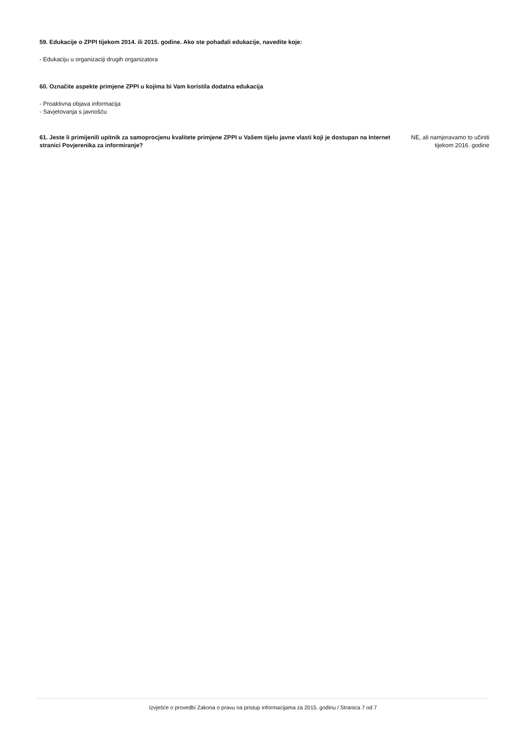59. Edukacije o ZPPI tijekom 2014. ili 2015. godine. Ako ste pohađali edukacije, navedite koje:
- Edukaciju u organizaciji drugih organizatora
60. Označite aspekte primjene ZPPI u kojima bi Vam koristila dodatna edukacija
- Proaktivna objava informacija
- Savjetovanja s javnošću
61. Jeste li primijenili upitnik za samoprocjenu kvalitete primjene ZPPI u Vašem tijelu javne vlasti koji je dostupan na Internet stranici Povjerenika za informiranje?
NE, ali namjeravamo to učiniti tijekom 2016. godine
Izvješće o provedbi Zakona o pravu na pristup informacijama za 2015. godinu / Stranica 7 od 7